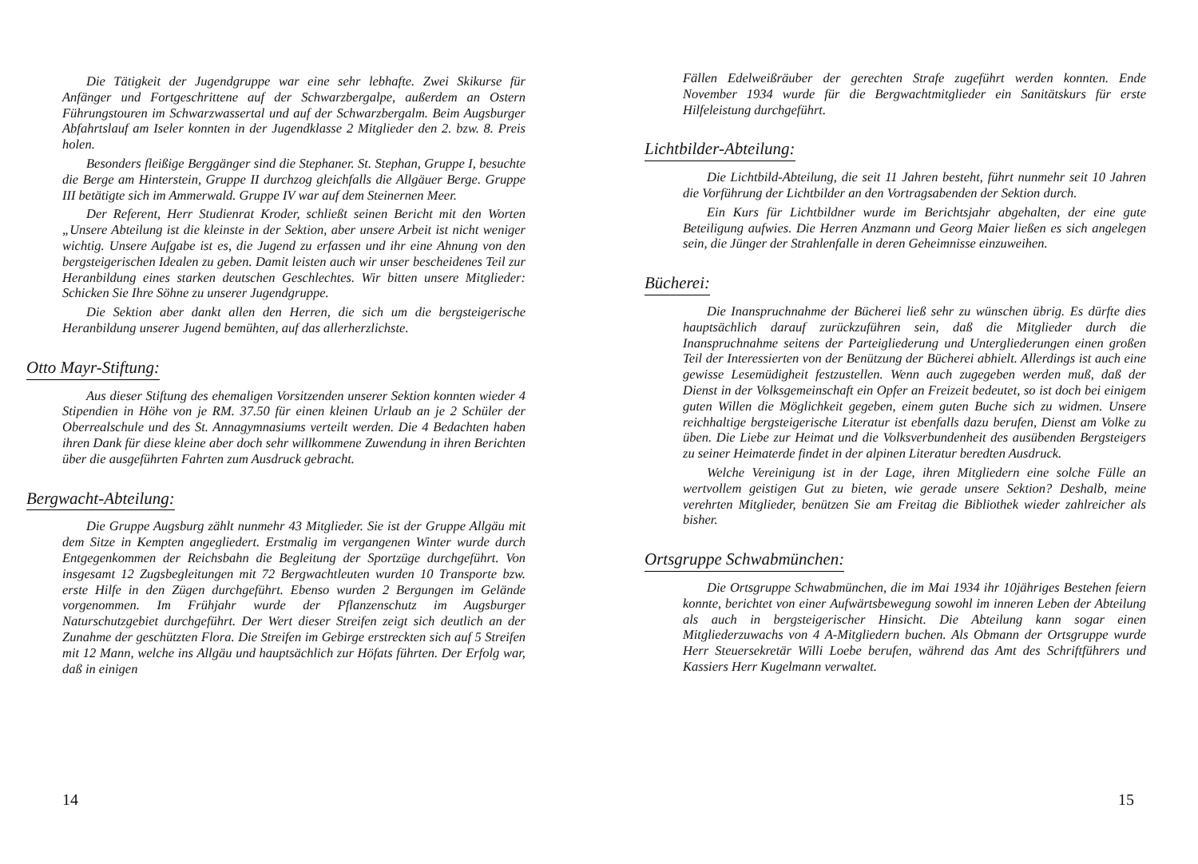Die Tätigkeit der Jugendgruppe war eine sehr lebhafte. Zwei Skikurse für Anfänger und Fortgeschrittene auf der Schwarzbergalpe, außerdem an Ostern Führungstouren im Schwarzwassertal und auf der Schwarzbergalm. Beim Augsburger Abfahrtslauf am Iseler konnten in der Jugendklasse 2 Mitglieder den 2. bzw. 8. Preis holen.
Besonders fleißige Berggänger sind die Stephaner. St. Stephan, Gruppe I, besuchte die Berge am Hinterstein, Gruppe II durchzog gleichfalls die Allgäuer Berge. Gruppe III betätigte sich im Ammerwald. Gruppe IV war auf dem Steinernen Meer.
Der Referent, Herr Studienrat Kroder, schließt seinen Bericht mit den Worten „Unsere Abteilung ist die kleinste in der Sektion, aber unsere Arbeit ist nicht weniger wichtig. Unsere Aufgabe ist es, die Jugend zu erfassen und ihr eine Ahnung von den bergsteigerischen Idealen zu geben. Damit leisten auch wir unser bescheidenes Teil zur Heranbildung eines starken deutschen Geschlechtes. Wir bitten unsere Mitglieder: Schicken Sie Ihre Söhne zu unserer Jugendgruppe.
Die Sektion aber dankt allen den Herren, die sich um die bergsteigerische Heranbildung unserer Jugend bemühten, auf das allerherzlichste.
Otto Mayr-Stiftung:
Aus dieser Stiftung des ehemaligen Vorsitzenden unserer Sektion konnten wieder 4 Stipendien in Höhe von je RM. 37.50 für einen kleinen Urlaub an je 2 Schüler der Oberrealschule und des St. Annagymnasiums verteilt werden. Die 4 Bedachten haben ihren Dank für diese kleine aber doch sehr willkommene Zuwendung in ihren Berichten über die ausgeführten Fahrten zum Ausdruck gebracht.
Bergwacht-Abteilung:
Die Gruppe Augsburg zählt nunmehr 43 Mitglieder. Sie ist der Gruppe Allgäu mit dem Sitze in Kempten angegliedert. Erstmalig im vergangenen Winter wurde durch Entgegenkommen der Reichsbahn die Begleitung der Sportzüge durchgeführt. Von insgesamt 12 Zugsbegleitungen mit 72 Bergwachtleuten wurden 10 Transporte bzw. erste Hilfe in den Zügen durchgeführt. Ebenso wurden 2 Bergungen im Gelände vorgenommen. Im Frühjahr wurde der Pflanzenschutz im Augsburger Naturschutzgebiet durchgeführt. Der Wert dieser Streifen zeigt sich deutlich an der Zunahme der geschützten Flora. Die Streifen im Gebirge erstreckten sich auf 5 Streifen mit 12 Mann, welche ins Allgäu und hauptsächlich zur Höfats führten. Der Erfolg war, daß in einigen
14
Fällen Edelweißräuber der gerechten Strafe zugeführt werden konnten. Ende November 1934 wurde für die Bergwachtmitglieder ein Sanitätskurs für erste Hilfeleistung durchgeführt.
Lichtbilder-Abteilung:
Die Lichtbild-Abteilung, die seit 11 Jahren besteht, führt nunmehr seit 10 Jahren die Vorführung der Lichtbilder an den Vortragsabenden der Sektion durch.
Ein Kurs für Lichtbildner wurde im Berichtsjahr abgehalten, der eine gute Beteiligung aufwies. Die Herren Anzmann und Georg Maier ließen es sich angelegen sein, die Jünger der Strahlenfalle in deren Geheimnisse einzuweihen.
Bücherei:
Die Inanspruchnahme der Bücherei ließ sehr zu wünschen übrig. Es dürfte dies hauptsächlich darauf zurückzuführen sein, daß die Mitglieder durch die Inanspruchnahme seitens der Parteigliederung und Untergliederungen einen großen Teil der Interessierten von der Benützung der Bücherei abhielt. Allerdings ist auch eine gewisse Lesemüdigheit festzustellen. Wenn auch zugegeben werden muß, daß der Dienst in der Volksgemeinschaft ein Opfer an Freizeit bedeutet, so ist doch bei einigem guten Willen die Möglichkeit gegeben, einem guten Buche sich zu widmen. Unsere reichhaltige bergsteigerische Literatur ist ebenfalls dazu berufen, Dienst am Volke zu üben. Die Liebe zur Heimat und die Volksverbundenheit des ausübenden Bergsteigers zu seiner Heimaterde findet in der alpinen Literatur beredten Ausdruck.
Welche Vereinigung ist in der Lage, ihren Mitgliedern eine solche Fülle an wertvollem geistigen Gut zu bieten, wie gerade unsere Sektion? Deshalb, meine verehrten Mitglieder, benützen Sie am Freitag die Bibliothek wieder zahlreicher als bisher.
Ortsgruppe Schwabmünchen:
Die Ortsgruppe Schwabmünchen, die im Mai 1934 ihr 10jähriges Bestehen feiern konnte, berichtet von einer Aufwärtsbewegung sowohl im inneren Leben der Abteilung als auch in bergsteigerischer Hinsicht. Die Abteilung kann sogar einen Mitgliederzuwachs von 4 A-Mitgliedern buchen. Als Obmann der Ortsgruppe wurde Herr Steuersekretär Willi Loebe berufen, während das Amt des Schriftführers und Kassiers Herr Kugelmann verwaltet.
15